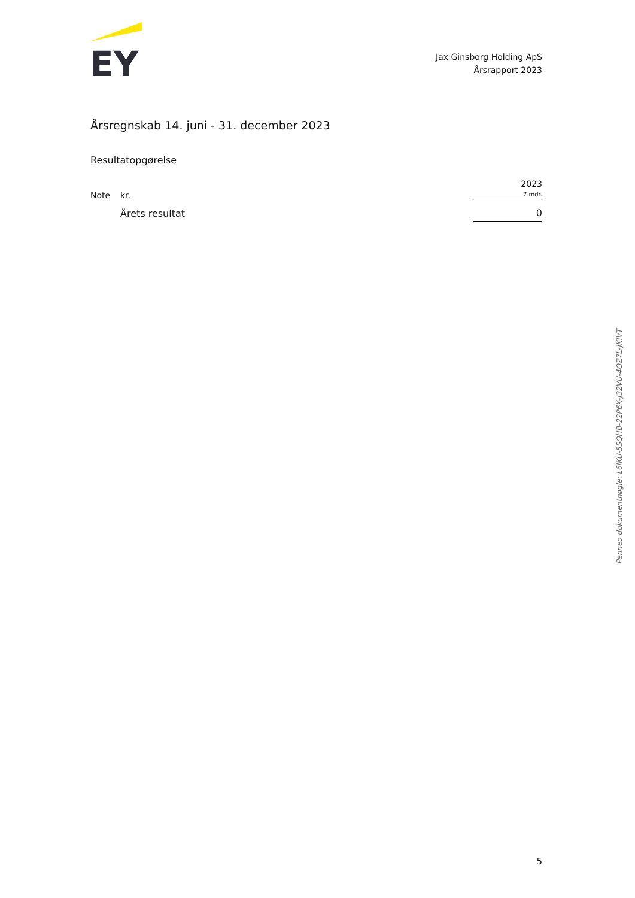EY
Jax Ginsborg Holding ApS
Årsrapport 2023
Årsregnskab 14. juni - 31. december 2023
Resultatopgørelse
| Note | kr. | 2023 7 mdr. |
| --- | --- | --- |
| | Årets resultat | 0 |
Penneo dokumentnøgle: L6IKU-5SQHB-22P6X-J32VU-4OZ7L-JKIVT
5